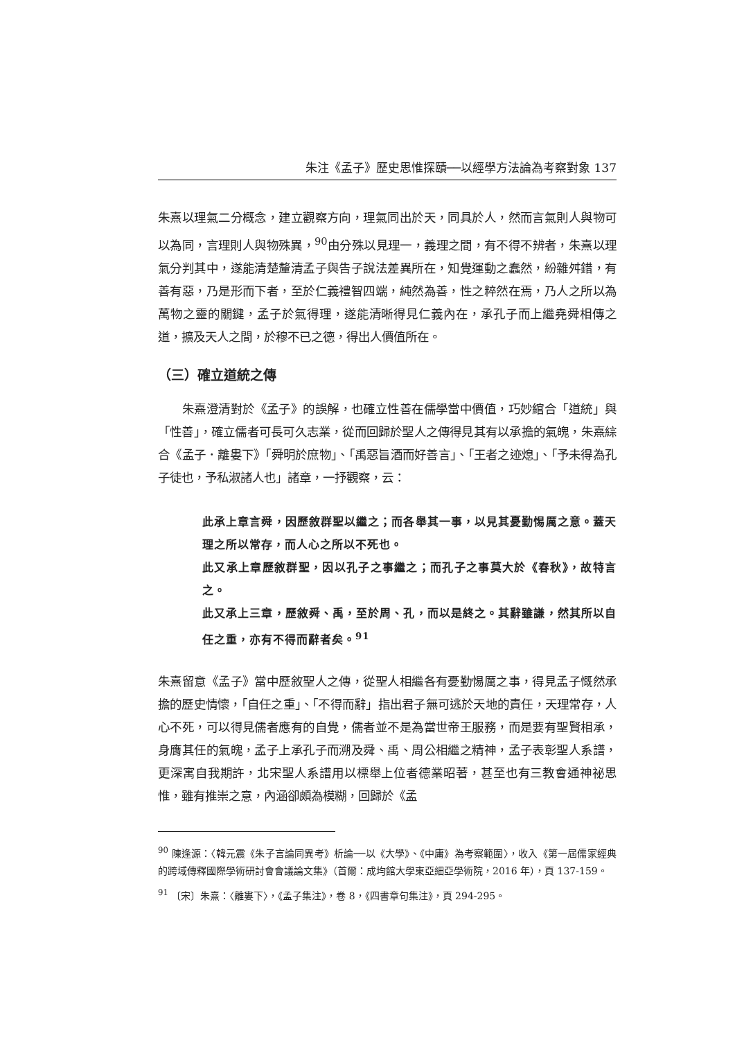朱注《孟子》歷史思惟探賾──以經學方法論為考察對象 137
朱熹以理氣二分概念，建立觀察方向，理氣同出於天，同具於人，然而言氣則人與物可以為同，言理則人與物殊異，<sup>90</sup>由分殊以見理一，義理之間，有不得不辨者，朱熹以理氣分判其中，遂能清楚釐清孟子與告子說法差異所在，知覺運動之蠢然，紛雜舛錯，有善有惡，乃是形而下者，至於仁義禮智四端，純然為善，性之粹然在焉，乃人之所以為萬物之靈的關鍵，孟子於氣得理，遂能清晰得見仁義內在，承孔子而上繼堯舜相傳之道，擴及天人之間，於穆不已之德，得出人價值所在。
（三）確立道統之傳
朱熹澄清對於《孟子》的誤解，也確立性善在儒學當中價值，巧妙綰合「道統」與「性善」，確立儒者可長可久志業，從而回歸於聖人之傳得見其有以承擔的氣魄，朱熹綜合《孟子．離婁下》「舜明於庶物」、「禹惡旨酒而好善言」、「王者之迹熄」、「予未得為孔子徒也，予私淑諸人也」諸章，一抒觀察，云：
此承上章言舜，因歷敘群聖以繼之；而各舉其一事，以見其憂勤惕厲之意。蓋天理之所以常存，而人心之所以不死也。
此又承上章歷敘群聖，因以孔子之事繼之；而孔子之事莫大於《春秋》，故特言之。
此又承上三章，歷敘舜、禹，至於周、孔，而以是終之。其辭雖謙，然其所以自任之重，亦有不得而辭者矣。<sup>91</sup>
朱熹留意《孟子》當中歷敘聖人之傳，從聖人相繼各有憂勤惕厲之事，得見孟子慨然承擔的歷史情懷，「自任之重」、「不得而辭」指出君子無可逃於天地的責任，天理常存，人心不死，可以得見儒者應有的自覺，儒者並不是為當世帝王服務，而是要有聖賢相承，身膺其任的氣魄，孟子上承孔子而溯及舜、禹、周公相繼之精神，孟子表彰聖人系譜，更深寓自我期許，北宋聖人系譜用以標舉上位者德業昭著，甚至也有三教會通神祕思惟，雖有推崇之意，內涵卻頗為模糊，回歸於《孟
<sup>90</sup> 陳逢源：〈韓元震《朱子言論同異考》析論──以《大學》、《中庸》為考察範圍〉，收入《第一屆儒家經典的跨域傳釋國際學術研討會會議論文集》（首爾：成均館大學東亞細亞學術院，2016 年），頁 137-159。
<sup>91</sup> 〔宋〕朱熹：〈離婁下〉，《孟子集注》，卷 8，《四書章句集注》，頁 294-295。